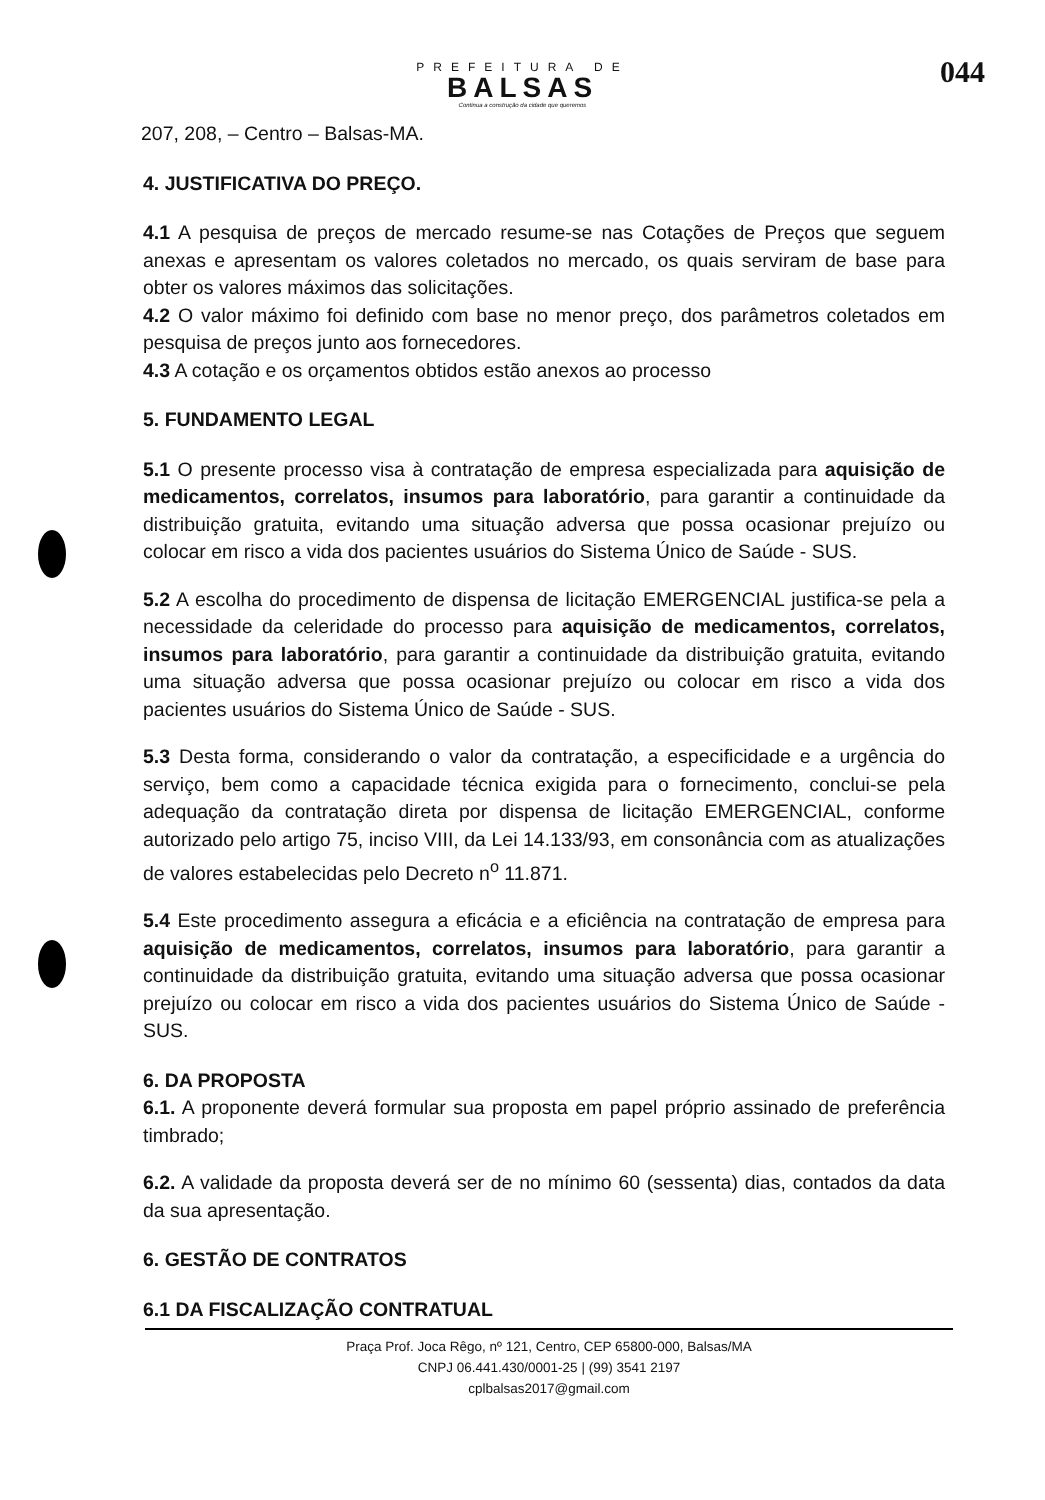PREFEITURA DE
BALSAS
Continua a construção da cidade que queremos
044
207, 208, – Centro – Balsas-MA.
4. JUSTIFICATIVA DO PREÇO.
4.1 A pesquisa de preços de mercado resume-se nas Cotações de Preços que seguem anexas e apresentam os valores coletados no mercado, os quais serviram de base para obter os valores máximos das solicitações.
4.2 O valor máximo foi definido com base no menor preço, dos parâmetros coletados em pesquisa de preços junto aos fornecedores.
4.3 A cotação e os orçamentos obtidos estão anexos ao processo
5. FUNDAMENTO LEGAL
5.1 O presente processo visa à contratação de empresa especializada para aquisição de medicamentos, correlatos, insumos para laboratório, para garantir a continuidade da distribuição gratuita, evitando uma situação adversa que possa ocasionar prejuízo ou colocar em risco a vida dos pacientes usuários do Sistema Único de Saúde - SUS.
5.2 A escolha do procedimento de dispensa de licitação EMERGENCIAL justifica-se pela a necessidade da celeridade do processo para aquisição de medicamentos, correlatos, insumos para laboratório, para garantir a continuidade da distribuição gratuita, evitando uma situação adversa que possa ocasionar prejuízo ou colocar em risco a vida dos pacientes usuários do Sistema Único de Saúde - SUS.
5.3 Desta forma, considerando o valor da contratação, a especificidade e a urgência do serviço, bem como a capacidade técnica exigida para o fornecimento, conclui-se pela adequação da contratação direta por dispensa de licitação EMERGENCIAL, conforme autorizado pelo artigo 75, inciso VIII, da Lei 14.133/93, em consonância com as atualizações de valores estabelecidas pelo Decreto n<sup>o</sup> 11.871.
5.4 Este procedimento assegura a eficácia e a eficiência na contratação de empresa para aquisição de medicamentos, correlatos, insumos para laboratório, para garantir a continuidade da distribuição gratuita, evitando uma situação adversa que possa ocasionar prejuízo ou colocar em risco a vida dos pacientes usuários do Sistema Único de Saúde - SUS.
6. DA PROPOSTA
6.1. A proponente deverá formular sua proposta em papel próprio assinado de preferência timbrado;
6.2. A validade da proposta deverá ser de no mínimo 60 (sessenta) dias, contados da data da sua apresentação.
6. GESTÃO DE CONTRATOS
6.1 DA FISCALIZAÇÃO CONTRATUAL
Praça Prof. Joca Rêgo, nº 121, Centro, CEP 65800-000, Balsas/MA
CNPJ 06.441.430/0001-25 | (99) 3541 2197
cplbalsas2017@gmail.com